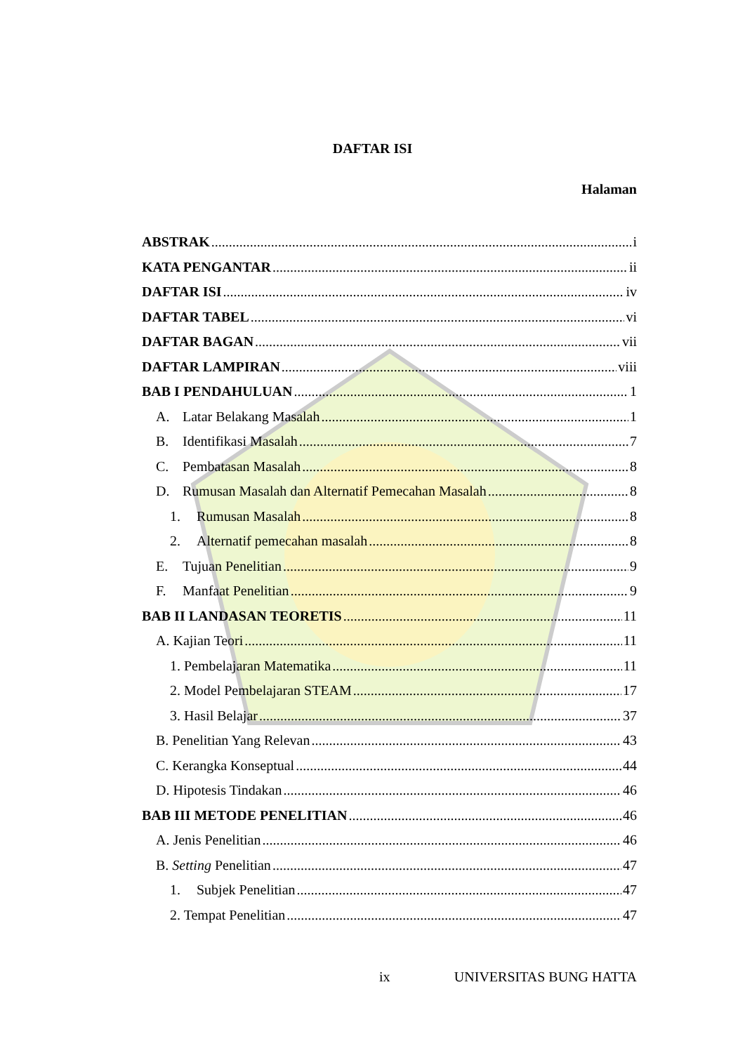DAFTAR ISI
Halaman
ABSTRAK i
KATA PENGANTAR ii
DAFTAR ISI iv
DAFTAR TABEL vi
DAFTAR BAGAN vii
DAFTAR LAMPIRAN viii
BAB I PENDAHULUAN 1
A. Latar Belakang Masalah 1
B. Identifikasi Masalah 7
C. Pembatasan Masalah 8
D. Rumusan Masalah dan Alternatif Pemecahan Masalah 8
1. Rumusan Masalah 8
2. Alternatif pemecahan masalah 8
E. Tujuan Penelitian 9
F. Manfaat Penelitian 9
BAB II LANDASAN TEORETIS 11
A. Kajian Teori 11
1. Pembelajaran Matematika 11
2. Model Pembelajaran STEAM 17
3. Hasil Belajar 37
B. Penelitian Yang Relevan 43
C. Kerangka Konseptual 44
D. Hipotesis Tindakan 46
BAB III METODE PENELITIAN 46
A. Jenis Penelitian 46
B. Setting Penelitian 47
1. Subjek Penelitian 47
2. Tempat Penelitian 47
ix UNIVERSITAS BUNG HATTA